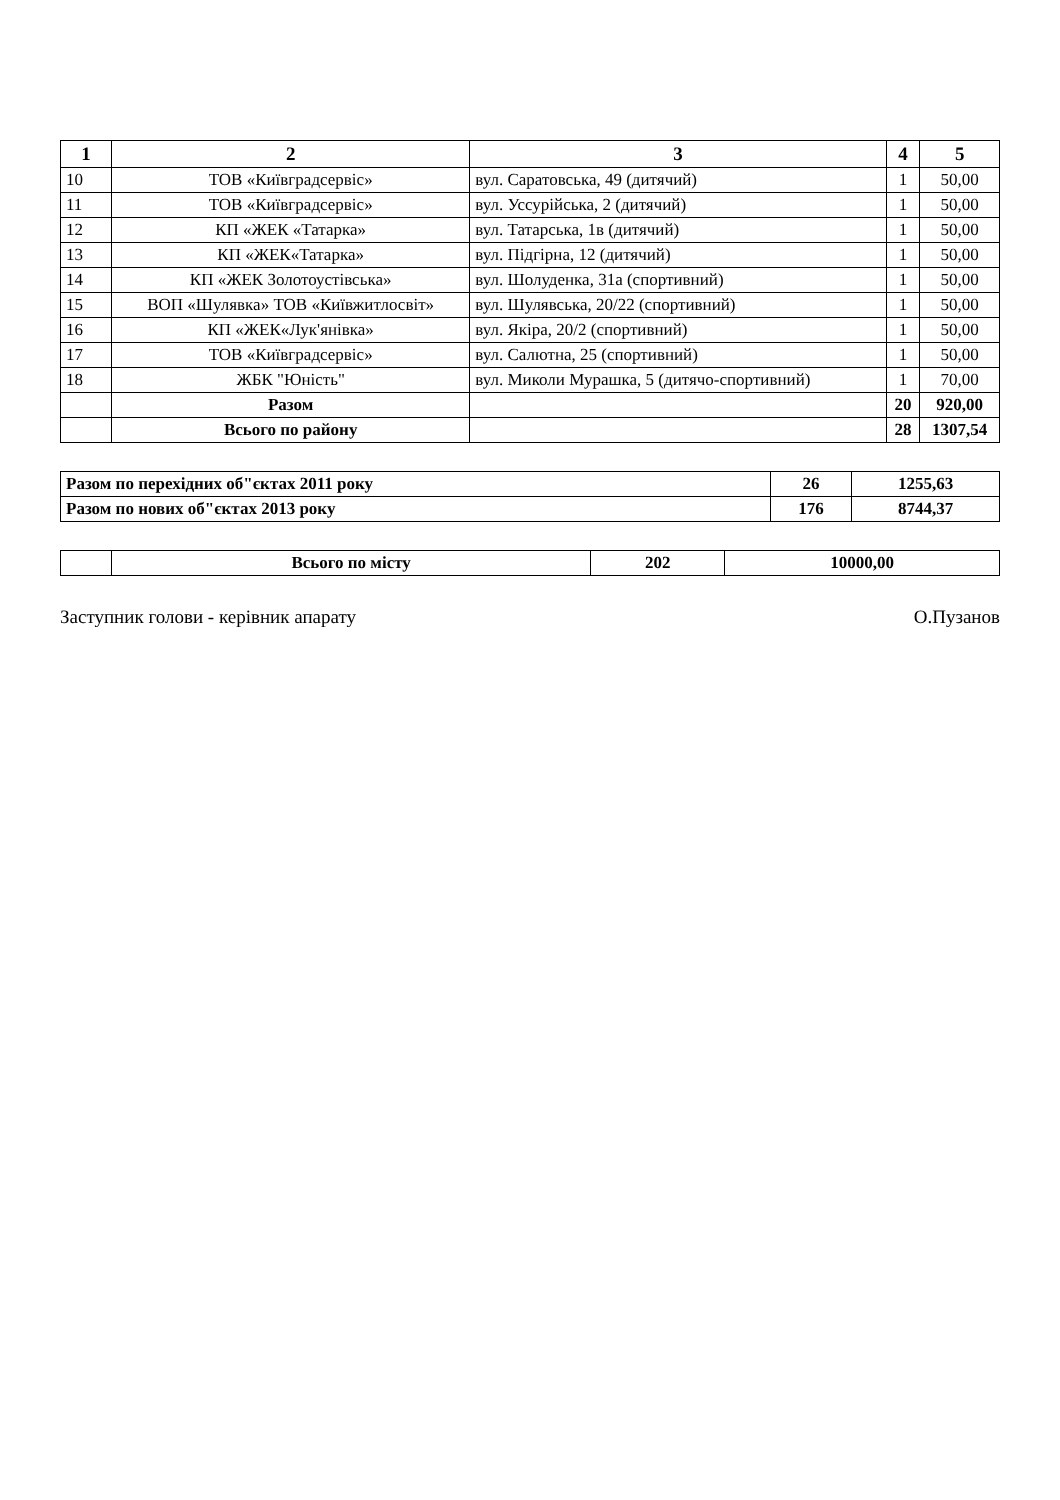| 1 | 2 | 3 | 4 | 5 |
| --- | --- | --- | --- | --- |
| 10 | ТОВ «Київградсервіс» | вул. Саратовська, 49 (дитячий) | 1 | 50,00 |
| 11 | ТОВ «Київградсервіс» | вул. Уссурійська, 2 (дитячий) | 1 | 50,00 |
| 12 | КП «ЖЕК «Татарка» | вул. Татарська, 1в (дитячий) | 1 | 50,00 |
| 13 | КП «ЖЕК«Татарка» | вул. Підгірна, 12 (дитячий) | 1 | 50,00 |
| 14 | КП «ЖЕК Золотоустівська» | вул. Шолуденка, 31а (спортивний) | 1 | 50,00 |
| 15 | ВОП «Шулявка» ТОВ «Київжитлосвіт» | вул. Шулявська, 20/22 (спортивний) | 1 | 50,00 |
| 16 | КП «ЖЕК«Лук'янівка» | вул. Якіра, 20/2 (спортивний) | 1 | 50,00 |
| 17 | ТОВ «Київградсервіс» | вул. Салютна, 25 (спортивний) | 1 | 50,00 |
| 18 | ЖБК "Юність" | вул. Миколи Мурашка, 5 (дитячо-спортивний) | 1 | 70,00 |
| | Разом | | 20 | 920,00 |
| | Всього по району | | 28 | 1307,54 |
| Разом по перехідних об"єктах 2011 року | 26 | 1255,63 |
| Разом по нових об"єктах 2013 року | 176 | 8744,37 |
| | Всього по місту | 202 | 10000,00 |
Заступник голови - керівник апарату О.Пузанов